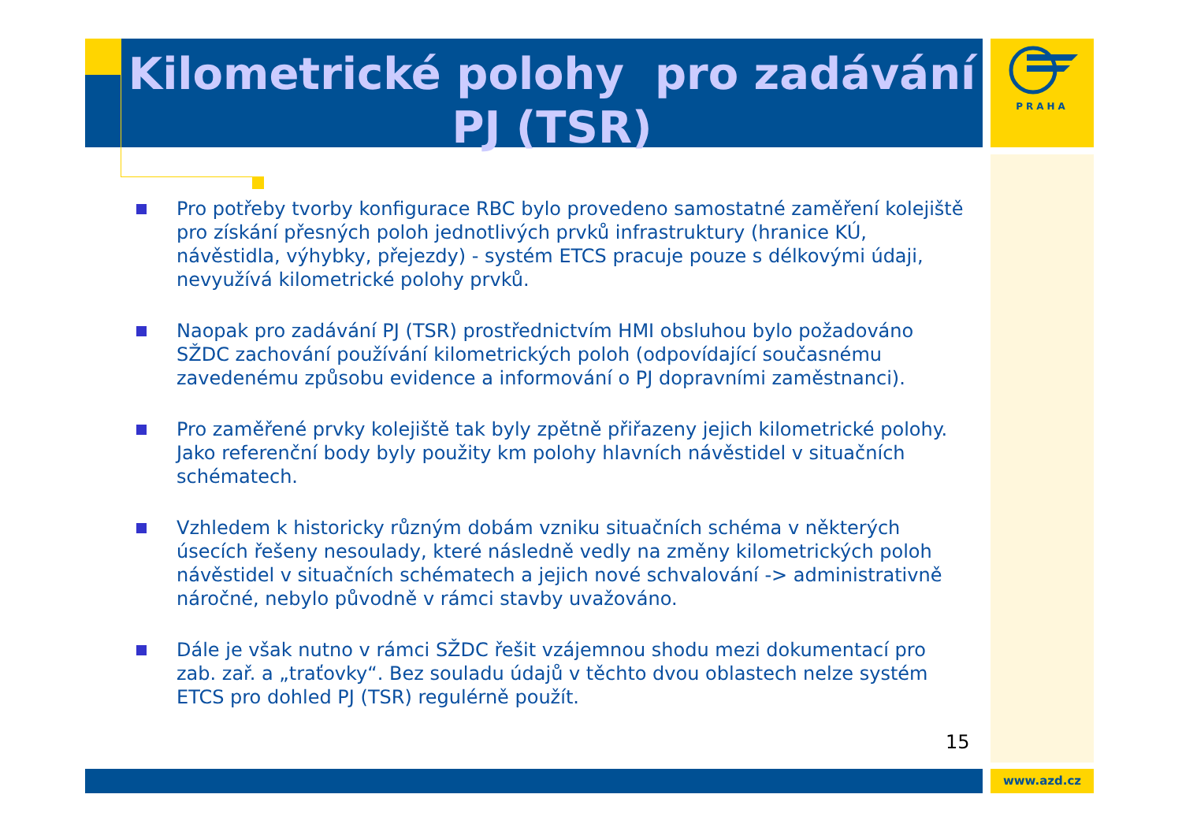Kilometrické polohy pro zadávání PJ (TSR)
PRAHA
Pro potřeby tvorby konfigurace RBC bylo provedeno samostatné zaměření kolejiště pro získání přesných poloh jednotlivých prvků infrastruktury (hranice KÚ, návěstidla, výhybky, přejezdy) - systém ETCS pracuje pouze s délkovými údaji, nevyužívá kilometrické polohy prvků.
Naopak pro zadávání PJ (TSR) prostřednictvím HMI obsluhou bylo požadováno SŽDC zachování používání kilometrických poloh (odpovídající současnému zavedenému způsobu evidence a informování o PJ dopravními zaměstnanci).
Pro zaměřené prvky kolejiště tak byly zpětně přiřazeny jejich kilometrické polohy. Jako referenční body byly použity km polohy hlavních návěstidel v situačních schématech.
Vzhledem k historicky různým dobám vzniku situačních schéma v některých úsecích řešeny nesoulady, které následně vedly na změny kilometrických poloh návěstidel v situačních schématech a jejich nové schvalování -> administrativně náročné, nebylo původně v rámci stavby uvažováno.
Dále je však nutno v rámci SŽDC řešit vzájemnou shodu mezi dokumentací pro zab. zař. a „traťovky“. Bez souladu údajů v těchto dvou oblastech nelze systém ETCS pro dohled PJ (TSR) regulérně použít.
15
www.azd.cz